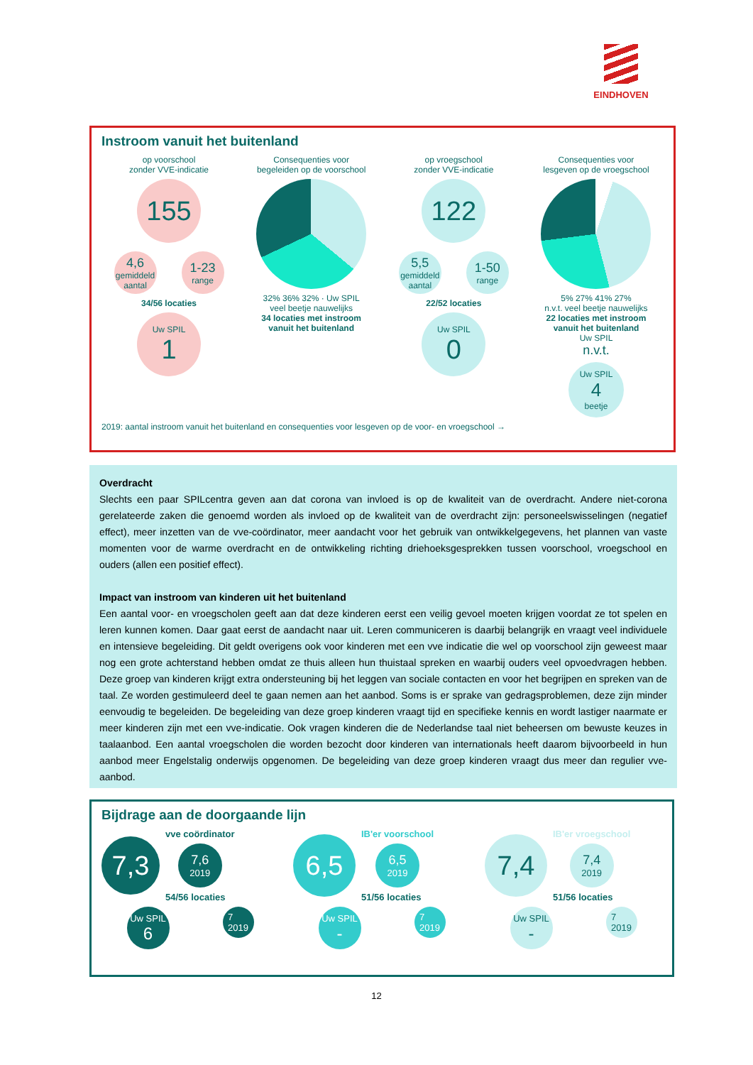EINDHOVEN
Instroom vanuit het buitenland
op voorschool
zonder VVE-indicatie
155
4,6
gemiddeld aantal
1-23
range
34/56 locaties
Uw SPIL
1
Consequenties voor
begeleiden op de voorschool
32% 36% 32% · Uw SPIL
veel beetje nauwelijks
34 locaties met instroom
vanuit het buitenland
op vroegschool
zonder VVE-indicatie
122
5,5
gemiddeld aantal
1-50
range
22/52 locaties
Uw SPIL
0
Consequenties voor
lesgeven op de vroegschool
5% 27% 41% 27%
n.v.t. veel beetje nauwelijks
22 locaties met instroom
vanuit het buitenland
Uw SPIL
n.v.t.
Uw SPIL
4
beetje
2019: aantal instroom vanuit het buitenland en consequenties voor lesgeven op de voor- en vroegschool →
Overdracht
Slechts een paar SPILcentra geven aan dat corona van invloed is op de kwaliteit van de overdracht. Andere niet-corona gerelateerde zaken die genoemd worden als invloed op de kwaliteit van de overdracht zijn: personeelswisselingen (negatief effect), meer inzetten van de vve-coördinator, meer aandacht voor het gebruik van ontwikkelgegevens, het plannen van vaste momenten voor de warme overdracht en de ontwikkeling richting driehoeksgesprekken tussen voorschool, vroegschool en ouders (allen een positief effect).
Impact van instroom van kinderen uit het buitenland
Een aantal voor- en vroegscholen geeft aan dat deze kinderen eerst een veilig gevoel moeten krijgen voordat ze tot spelen en leren kunnen komen. Daar gaat eerst de aandacht naar uit. Leren communiceren is daarbij belangrijk en vraagt veel individuele en intensieve begeleiding. Dit geldt overigens ook voor kinderen met een vve indicatie die wel op voorschool zijn geweest maar nog een grote achterstand hebben omdat ze thuis alleen hun thuistaal spreken en waarbij ouders veel opvoedvragen hebben. Deze groep van kinderen krijgt extra ondersteuning bij het leggen van sociale contacten en voor het begrijpen en spreken van de taal. Ze worden gestimuleerd deel te gaan nemen aan het aanbod. Soms is er sprake van gedragsproblemen, deze zijn minder eenvoudig te begeleiden. De begeleiding van deze groep kinderen vraagt tijd en specifieke kennis en wordt lastiger naarmate er meer kinderen zijn met een vve-indicatie. Ook vragen kinderen die de Nederlandse taal niet beheersen om bewuste keuzes in taalaanbod. Een aantal vroegscholen die worden bezocht door kinderen van internationals heeft daarom bijvoorbeeld in hun aanbod meer Engelstalig onderwijs opgenomen. De begeleiding van deze groep kinderen vraagt dus meer dan regulier vve-aanbod.
Bijdrage aan de doorgaande lijn
7,3
vve coördinator
7,6
2019
54/56 locaties
Uw SPIL
6
7
2019
6,5
IB'er voorschool
6,5
2019
51/56 locaties
Uw SPIL
-
7
2019
7,4
IB'er vroegschool
7,4
2019
51/56 locaties
Uw SPIL
-
7
2019
12